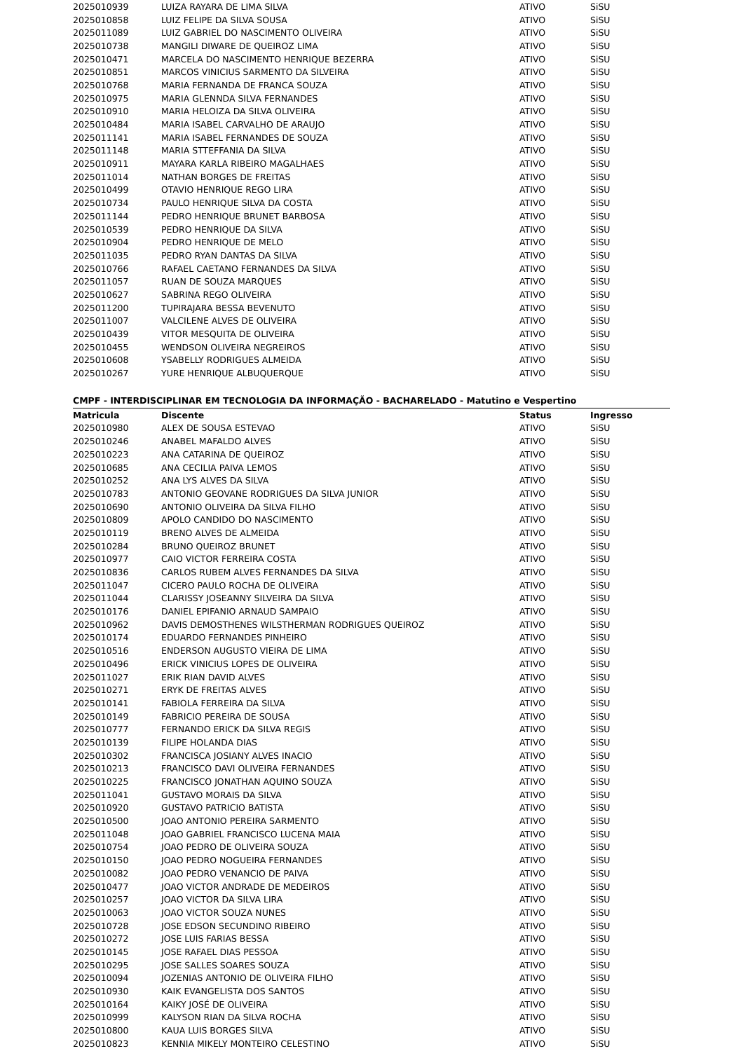| 2025010939 | LUIZA RAYARA DE LIMA SILVA | ATIVO | SiSU |
| 2025010858 | LUIZ FELIPE DA SILVA SOUSA | ATIVO | SiSU |
| 2025011089 | LUIZ GABRIEL DO NASCIMENTO OLIVEIRA | ATIVO | SiSU |
| 2025010738 | MANGILI DIWARE DE QUEIROZ LIMA | ATIVO | SiSU |
| 2025010471 | MARCELA DO NASCIMENTO HENRIQUE BEZERRA | ATIVO | SiSU |
| 2025010851 | MARCOS VINICIUS SARMENTO DA SILVEIRA | ATIVO | SiSU |
| 2025010768 | MARIA FERNANDA DE FRANCA SOUZA | ATIVO | SiSU |
| 2025010975 | MARIA GLENNDA SILVA FERNANDES | ATIVO | SiSU |
| 2025010910 | MARIA HELOIZA DA SILVA OLIVEIRA | ATIVO | SiSU |
| 2025010484 | MARIA ISABEL CARVALHO DE ARAUJO | ATIVO | SiSU |
| 2025011141 | MARIA ISABEL FERNANDES DE SOUZA | ATIVO | SiSU |
| 2025011148 | MARIA STTEFFANIA DA SILVA | ATIVO | SiSU |
| 2025010911 | MAYARA KARLA RIBEIRO MAGALHAES | ATIVO | SiSU |
| 2025011014 | NATHAN BORGES DE FREITAS | ATIVO | SiSU |
| 2025010499 | OTAVIO HENRIQUE REGO LIRA | ATIVO | SiSU |
| 2025010734 | PAULO HENRIQUE SILVA DA COSTA | ATIVO | SiSU |
| 2025011144 | PEDRO HENRIQUE BRUNET BARBOSA | ATIVO | SiSU |
| 2025010539 | PEDRO HENRIQUE DA SILVA | ATIVO | SiSU |
| 2025010904 | PEDRO HENRIQUE DE MELO | ATIVO | SiSU |
| 2025011035 | PEDRO RYAN DANTAS DA SILVA | ATIVO | SiSU |
| 2025010766 | RAFAEL CAETANO FERNANDES DA SILVA | ATIVO | SiSU |
| 2025011057 | RUAN DE SOUZA MARQUES | ATIVO | SiSU |
| 2025010627 | SABRINA REGO OLIVEIRA | ATIVO | SiSU |
| 2025011200 | TUPIRAJARA BESSA BEVENUTO | ATIVO | SiSU |
| 2025011007 | VALCILENE ALVES DE OLIVEIRA | ATIVO | SiSU |
| 2025010439 | VITOR MESQUITA DE OLIVEIRA | ATIVO | SiSU |
| 2025010455 | WENDSON OLIVEIRA NEGREIROS | ATIVO | SiSU |
| 2025010608 | YSABELLY RODRIGUES ALMEIDA | ATIVO | SiSU |
| 2025010267 | YURE HENRIQUE ALBUQUERQUE | ATIVO | SiSU |
CMPF - INTERDISCIPLINAR EM TECNOLOGIA DA INFORMAÇÃO - BACHARELADO - Matutino e Vespertino
| Matricula | Discente | Status | Ingresso |
| --- | --- | --- | --- |
| 2025010980 | ALEX DE SOUSA ESTEVAO | ATIVO | SiSU |
| 2025010246 | ANABEL MAFALDO ALVES | ATIVO | SiSU |
| 2025010223 | ANA CATARINA DE QUEIROZ | ATIVO | SiSU |
| 2025010685 | ANA CECILIA PAIVA LEMOS | ATIVO | SiSU |
| 2025010252 | ANA LYS ALVES DA SILVA | ATIVO | SiSU |
| 2025010783 | ANTONIO GEOVANE RODRIGUES DA SILVA JUNIOR | ATIVO | SiSU |
| 2025010690 | ANTONIO OLIVEIRA DA SILVA FILHO | ATIVO | SiSU |
| 2025010809 | APOLO CANDIDO DO NASCIMENTO | ATIVO | SiSU |
| 2025010119 | BRENO ALVES DE ALMEIDA | ATIVO | SiSU |
| 2025010284 | BRUNO QUEIROZ BRUNET | ATIVO | SiSU |
| 2025010977 | CAIO VICTOR FERREIRA COSTA | ATIVO | SiSU |
| 2025010836 | CARLOS RUBEM ALVES FERNANDES DA SILVA | ATIVO | SiSU |
| 2025011047 | CICERO PAULO ROCHA DE OLIVEIRA | ATIVO | SiSU |
| 2025011044 | CLARISSY JOSEANNY SILVEIRA DA SILVA | ATIVO | SiSU |
| 2025010176 | DANIEL EPIFANIO ARNAUD SAMPAIO | ATIVO | SiSU |
| 2025010962 | DAVIS DEMOSTHENES WILSTHERMAN RODRIGUES QUEIROZ | ATIVO | SiSU |
| 2025010174 | EDUARDO FERNANDES PINHEIRO | ATIVO | SiSU |
| 2025010516 | ENDERSON AUGUSTO VIEIRA DE LIMA | ATIVO | SiSU |
| 2025010496 | ERICK VINICIUS LOPES DE OLIVEIRA | ATIVO | SiSU |
| 2025011027 | ERIK RIAN DAVID ALVES | ATIVO | SiSU |
| 2025010271 | ERYK DE FREITAS ALVES | ATIVO | SiSU |
| 2025010141 | FABIOLA FERREIRA DA SILVA | ATIVO | SiSU |
| 2025010149 | FABRICIO PEREIRA DE SOUSA | ATIVO | SiSU |
| 2025010777 | FERNANDO ERICK DA SILVA REGIS | ATIVO | SiSU |
| 2025010139 | FILIPE HOLANDA DIAS | ATIVO | SiSU |
| 2025010302 | FRANCISCA JOSIANY ALVES INACIO | ATIVO | SiSU |
| 2025010213 | FRANCISCO DAVI OLIVEIRA FERNANDES | ATIVO | SiSU |
| 2025010225 | FRANCISCO JONATHAN AQUINO SOUZA | ATIVO | SiSU |
| 2025011041 | GUSTAVO MORAIS DA SILVA | ATIVO | SiSU |
| 2025010920 | GUSTAVO PATRICIO BATISTA | ATIVO | SiSU |
| 2025010500 | JOAO ANTONIO PEREIRA SARMENTO | ATIVO | SiSU |
| 2025011048 | JOAO GABRIEL FRANCISCO LUCENA MAIA | ATIVO | SiSU |
| 2025010754 | JOAO PEDRO DE OLIVEIRA SOUZA | ATIVO | SiSU |
| 2025010150 | JOAO PEDRO NOGUEIRA FERNANDES | ATIVO | SiSU |
| 2025010082 | JOAO PEDRO VENANCIO DE PAIVA | ATIVO | SiSU |
| 2025010477 | JOAO VICTOR ANDRADE DE MEDEIROS | ATIVO | SiSU |
| 2025010257 | JOAO VICTOR DA SILVA LIRA | ATIVO | SiSU |
| 2025010063 | JOAO VICTOR SOUZA NUNES | ATIVO | SiSU |
| 2025010728 | JOSE EDSON SECUNDINO RIBEIRO | ATIVO | SiSU |
| 2025010272 | JOSE LUIS FARIAS BESSA | ATIVO | SiSU |
| 2025010145 | JOSE RAFAEL DIAS PESSOA | ATIVO | SiSU |
| 2025010295 | JOSE SALLES SOARES SOUZA | ATIVO | SiSU |
| 2025010094 | JOZENIAS ANTONIO DE OLIVEIRA FILHO | ATIVO | SiSU |
| 2025010930 | KAIK EVANGELISTA DOS SANTOS | ATIVO | SiSU |
| 2025010164 | KAIKY JOSÉ DE OLIVEIRA | ATIVO | SiSU |
| 2025010999 | KALYSON RIAN DA SILVA ROCHA | ATIVO | SiSU |
| 2025010800 | KAUA LUIS BORGES SILVA | ATIVO | SiSU |
| 2025010823 | KENNIA MIKELY MONTEIRO CELESTINO | ATIVO | SiSU |